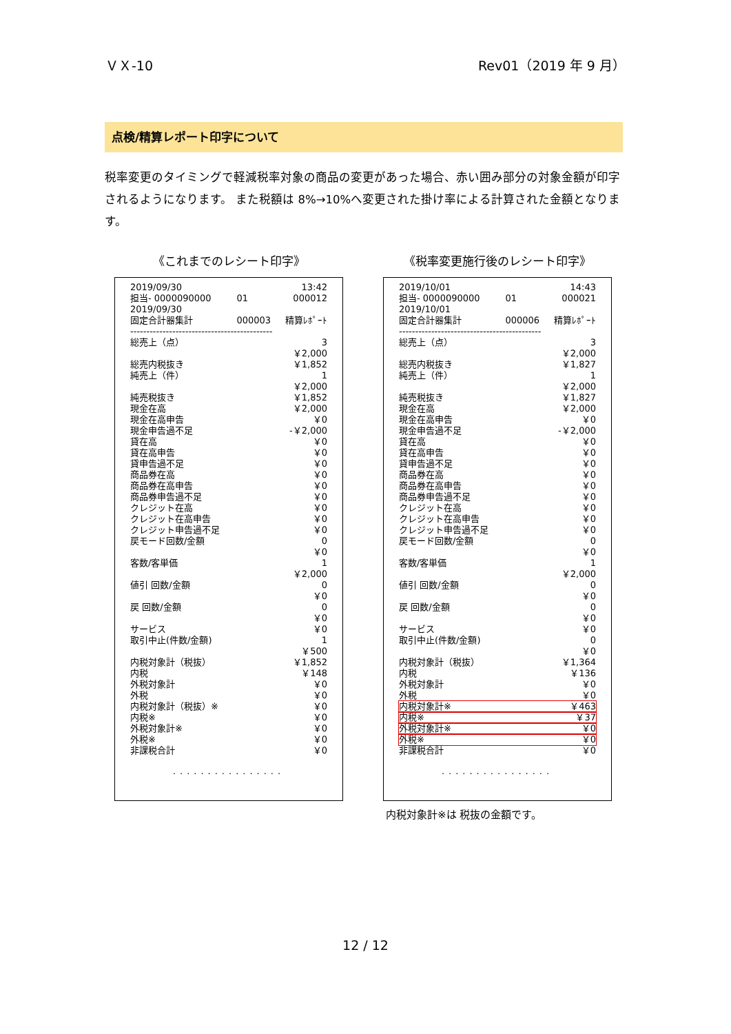ＶＸ-10 Rev01（2019 年 9 月）
点検/精算レポート印字について
税率変更のタイミングで軽減税率対象の商品の変更があった場合、赤い囲み部分の対象金額が印字されるようになります。 また税額は 8%→10%へ変更された掛け率による計算された金額となります。
《これまでのレシート印字》
| 2019/09/30 | | 13:42 |
| 担当- 0000090000 | 01 | 000012 |
| 2019/09/30 | | |
| 固定合計器集計 | 000003 | 精算ﾚﾎﾟｰﾄ |
| -------------------------------------------- | | |
| 総売上（点） | | 3 |
| | | ￥2,000 |
| 総売内税抜き | | ￥1,852 |
| 純売上（件） | | 1 |
| | | ￥2,000 |
| 純売税抜き | | ￥1,852 |
| 現金在高 | | ￥2,000 |
| 現金在高申告 | | ￥0 |
| 現金申告過不足 | | -￥2,000 |
| 貸在高 | | ￥0 |
| 貸在高申告 | | ￥0 |
| 貸申告過不足 | | ￥0 |
| 商品券在高 | | ￥0 |
| 商品券在高申告 | | ￥0 |
| 商品券申告過不足 | | ￥0 |
| クレジット在高 | | ￥0 |
| クレジット在高申告 | | ￥0 |
| クレジット申告過不足 | | ￥0 |
| 戻モード回数/金額 | | 0 |
| | | ￥0 |
| 客数/客単価 | | 1 |
| | | ￥2,000 |
| 値引 回数/金額 | | 0 |
| | | ￥0 |
| 戻 回数/金額 | | 0 |
| | | ￥0 |
| サービス | | ￥0 |
| 取引中止(件数/金額) | | 1 |
| | | ￥500 |
| 内税対象計（税抜） | | ￥1,852 |
| 内税 | | ￥148 |
| 外税対象計 | | ￥0 |
| 外税 | | ￥0 |
| 内税対象計（税抜）※ | | ￥0 |
| 内税※ | | ￥0 |
| 外税対象計※ | | ￥0 |
| 外税※ | | ￥0 |
| 非課税合計 | | ￥0 |
................
《税率変更施行後のレシート印字》
| 2019/10/01 | | 14:43 |
| 担当- 0000090000 | 01 | 000021 |
| 2019/10/01 | | |
| 固定合計器集計 | 000006 | 精算ﾚﾎﾟｰﾄ |
| -------------------------------------------- | | |
| 総売上（点） | | 3 |
| | | ￥2,000 |
| 総売内税抜き | | ￥1,827 |
| 純売上（件） | | 1 |
| | | ￥2,000 |
| 純売税抜き | | ￥1,827 |
| 現金在高 | | ￥2,000 |
| 現金在高申告 | | ￥0 |
| 現金申告過不足 | | -￥2,000 |
| 貸在高 | | ￥0 |
| 貸在高申告 | | ￥0 |
| 貸申告過不足 | | ￥0 |
| 商品券在高 | | ￥0 |
| 商品券在高申告 | | ￥0 |
| 商品券申告過不足 | | ￥0 |
| クレジット在高 | | ￥0 |
| クレジット在高申告 | | ￥0 |
| クレジット申告過不足 | | ￥0 |
| 戻モード回数/金額 | | 0 |
| | | ￥0 |
| 客数/客単価 | | 1 |
| | | ￥2,000 |
| 値引 回数/金額 | | 0 |
| | | ￥0 |
| 戻 回数/金額 | | 0 |
| | | ￥0 |
| サービス | | ￥0 |
| 取引中止(件数/金額) | | 0 |
| | | ￥0 |
| 内税対象計（税抜） | | ￥1,364 |
| 内税 | | ￥136 |
| 外税対象計 | | ￥0 |
| 外税 | | ￥0 |
| 内税対象計※ | | ￥463 |
| 内税※ | | ￥37 |
| 外税対象計※ | | ￥0 |
| 外税※ | | ￥0 |
| 非課税合計 | | ￥0 |
................
内税対象計※は 税抜の金額です。
12 / 12